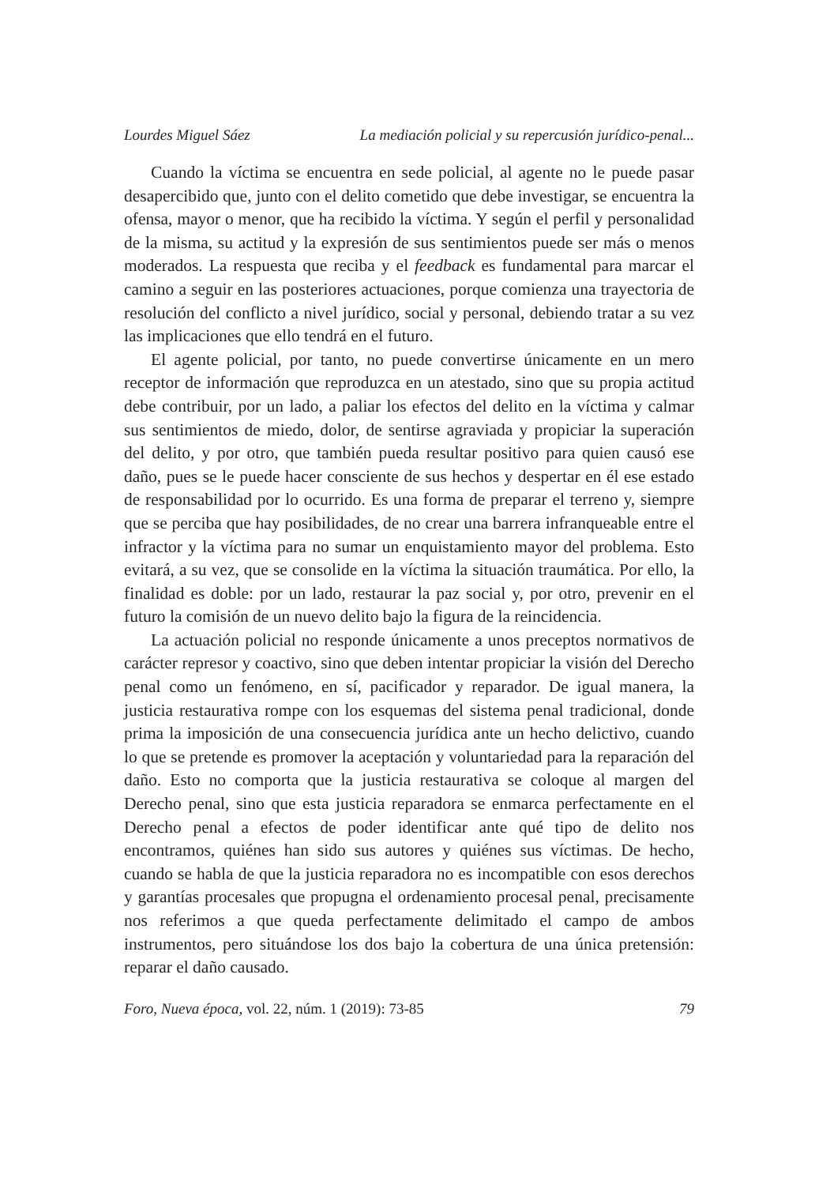Lourdes Miguel Sáez La mediación policial y su repercusión jurídico-penal...
Cuando la víctima se encuentra en sede policial, al agente no le puede pasar desapercibido que, junto con el delito cometido que debe investigar, se encuentra la ofensa, mayor o menor, que ha recibido la víctima. Y según el perfil y personalidad de la misma, su actitud y la expresión de sus sentimientos puede ser más o menos moderados. La respuesta que reciba y el feedback es fundamental para marcar el camino a seguir en las posteriores actuaciones, porque comienza una trayectoria de resolución del conflicto a nivel jurídico, social y personal, debiendo tratar a su vez las implicaciones que ello tendrá en el futuro.
El agente policial, por tanto, no puede convertirse únicamente en un mero receptor de información que reproduzca en un atestado, sino que su propia actitud debe contribuir, por un lado, a paliar los efectos del delito en la víctima y calmar sus sentimientos de miedo, dolor, de sentirse agraviada y propiciar la superación del delito, y por otro, que también pueda resultar positivo para quien causó ese daño, pues se le puede hacer consciente de sus hechos y despertar en él ese estado de responsabilidad por lo ocurrido. Es una forma de preparar el terreno y, siempre que se perciba que hay posibilidades, de no crear una barrera infranqueable entre el infractor y la víctima para no sumar un enquistamiento mayor del problema. Esto evitará, a su vez, que se consolide en la víctima la situación traumática. Por ello, la finalidad es doble: por un lado, restaurar la paz social y, por otro, prevenir en el futuro la comisión de un nuevo delito bajo la figura de la reincidencia.
La actuación policial no responde únicamente a unos preceptos normativos de carácter represor y coactivo, sino que deben intentar propiciar la visión del Derecho penal como un fenómeno, en sí, pacificador y reparador. De igual manera, la justicia restaurativa rompe con los esquemas del sistema penal tradicional, donde prima la imposición de una consecuencia jurídica ante un hecho delictivo, cuando lo que se pretende es promover la aceptación y voluntariedad para la reparación del daño. Esto no comporta que la justicia restaurativa se coloque al margen del Derecho penal, sino que esta justicia reparadora se enmarca perfectamente en el Derecho penal a efectos de poder identificar ante qué tipo de delito nos encontramos, quiénes han sido sus autores y quiénes sus víctimas. De hecho, cuando se habla de que la justicia reparadora no es incompatible con esos derechos y garantías procesales que propugna el ordenamiento procesal penal, precisamente nos referimos a que queda perfectamente delimitado el campo de ambos instrumentos, pero situándose los dos bajo la cobertura de una única pretensión: reparar el daño causado.
Foro, Nueva época, vol. 22, núm. 1 (2019): 73-85 79